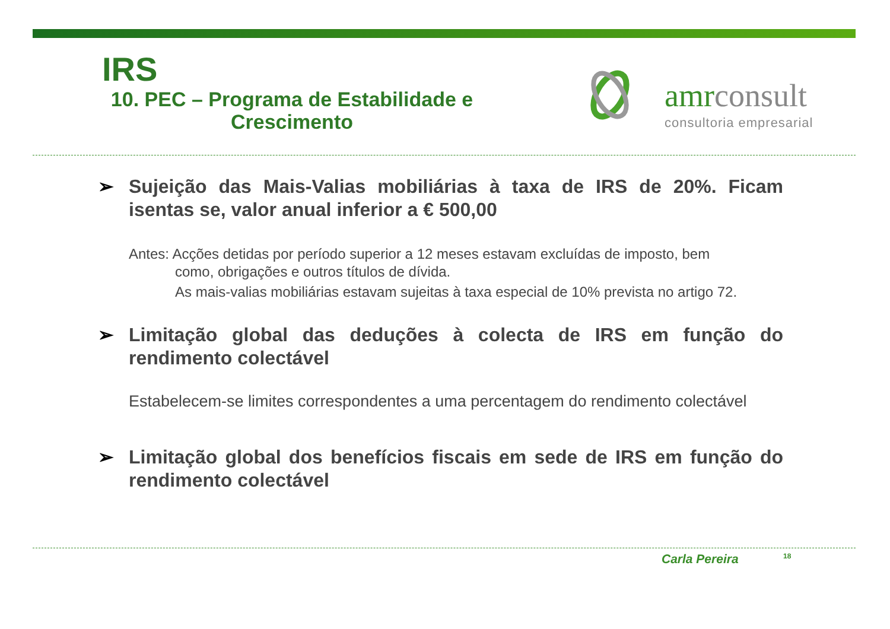IRS
10. PEC – Programa de Estabilidade e Crescimento
amrconsult
consultoria empresarial
➢ Sujeição das Mais-Valias mobiliárias à taxa de IRS de 20%. Ficam isentas se, valor anual inferior a € 500,00
Antes: Acções detidas por período superior a 12 meses estavam excluídas de imposto, bem
como, obrigações e outros títulos de dívida.
As mais-valias mobiliárias estavam sujeitas à taxa especial de 10% prevista no artigo 72.
➢ Limitação global das deduções à colecta de IRS em função do rendimento colectável
Estabelecem-se limites correspondentes a uma percentagem do rendimento colectável
➢ Limitação global dos benefícios fiscais em sede de IRS em função do rendimento colectável
Carla Pereira 18